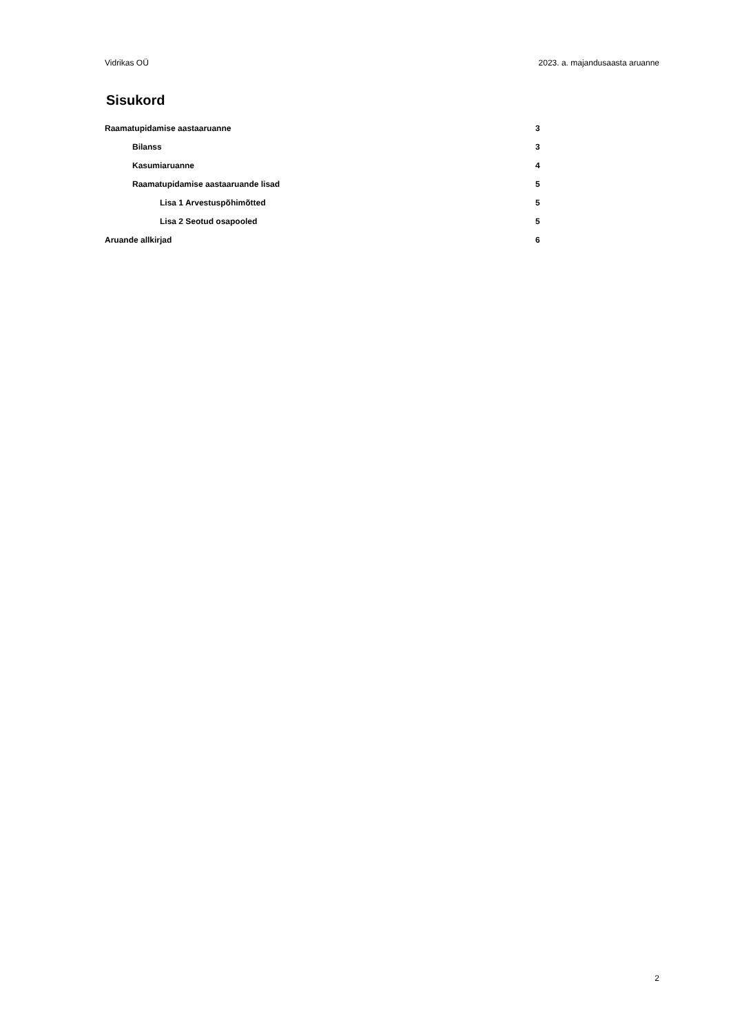Vidrikas OÜ 2023. a. majandusaasta aruanne
Sisukord
Raamatupidamise aastaaruanne 3
Bilanss 3
Kasumiaruanne 4
Raamatupidamise aastaaruande lisad 5
Lisa 1 Arvestuspõhimõtted 5
Lisa 2 Seotud osapooled 5
Aruande allkirjad 6
2